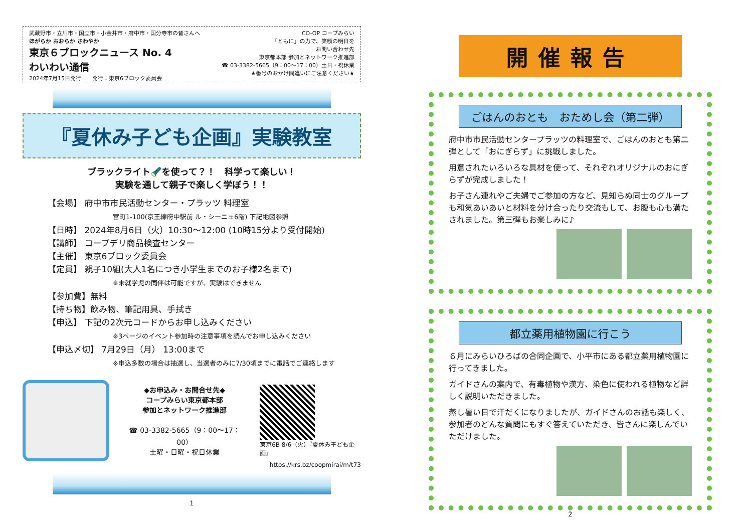武蔵野市・立川市・国立市・小金井市・府中市・国分寺市の皆さんへ
ほがらか おおらか さわやか
東京６ブロックニュース No. 4
わいわい通信
2024年7月15日発行　　発行：東京6ブロック委員会
CO-OP コープみらい
「ともに」の力で、笑顔の明日を
お問い合わせ先
東京都本部 参加とネットワーク推進部
☎ 03-3382-5665（9：00～17：00）土日・祝休業
★番号のおかけ間違いにご注意ください★
『夏休み子ども企画』実験教室
ブラックライト🔦を使って？！　科学って楽しい！
実験を通して親子で楽しく学ぼう！！
【会場】 府中市市民活動センター・プラッツ 料理室
宮町1-100(京王線府中駅前 ル・シーニュ6階) 下記地図参照
【日時】 2024年8月6日（火）10:30～12:00 (10時15分より受付開始)
【講師】 コープデリ商品検査センター
【主催】 東京6ブロック委員会
【定員】 親子10組(大人1名につき小学生までのお子様2名まで)
※未就学児の同伴は可能ですが、実験はできません
【参加費】無料
【持ち物】飲み物、筆記用具、手拭き
【申込】 下記の2次元コードからお申し込みください
※3ページのイベント参加時の注意事項を読んでお申し込みください
【申込〆切】 7月29日（月） 13:00まで
※申込多数の場合は抽選し、当選者のみに7/30頃までに電話でご連絡します
◆お申込み・お問合せ先◆
コープみらい東京都本部
参加とネットワーク推進部
☎ 03-3382-5665（9：00～17：00）
土曜・日曜・祝日休業
東京6B 8/6（火）『夏休み子ども企画』
https://krs.bz/coopmirai/m/t73
1
開催報告
ごはんのおとも　おためし会（第二弾）
府中市市民活動センタープラッツの料理室で、ごはんのおとも第二弾として「おにぎらず」に挑戦しました。
用意されたいろいろな具材を使って、それぞれオリジナルのおにぎらずが完成しました！
お子さん連れやご夫婦でご参加の方など、見知らぬ同士のグループも和気あいあいと材料を分け合ったり交流もして、お腹も心も満たされました。第三弾もお楽しみに♪
都立薬用植物園に行こう
６月にみらいひろばの合同企画で、小平市にある都立薬用植物園に行ってきました。
ガイドさんの案内で、有毒植物や漢方、染色に使われる植物など詳しく説明いただきました。
蒸し暑い日で汗だくになりましたが、ガイドさんのお話も楽しく、参加者のどんな質問にもすぐ答えていただき、皆さんに楽しんでいただけました。
2